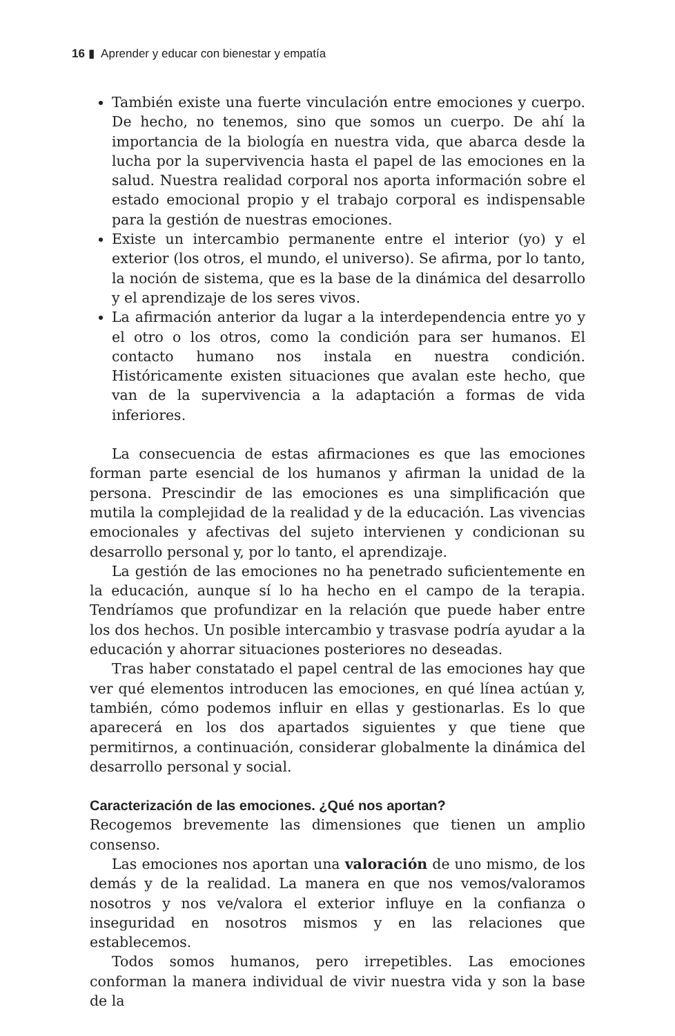16 ▮ Aprender y educar con bienestar y empatía
También existe una fuerte vinculación entre emociones y cuerpo. De hecho, no tenemos, sino que somos un cuerpo. De ahí la importancia de la biología en nuestra vida, que abarca desde la lucha por la supervivencia hasta el papel de las emociones en la salud. Nuestra realidad corporal nos aporta información sobre el estado emocional propio y el trabajo corporal es indispensable para la gestión de nuestras emociones.
Existe un intercambio permanente entre el interior (yo) y el exterior (los otros, el mundo, el universo). Se afirma, por lo tanto, la noción de sistema, que es la base de la dinámica del desarrollo y el aprendizaje de los seres vivos.
La afirmación anterior da lugar a la interdependencia entre yo y el otro o los otros, como la condición para ser humanos. El contacto humano nos instala en nuestra condición. Históricamente existen situaciones que avalan este hecho, que van de la supervivencia a la adaptación a formas de vida inferiores.
La consecuencia de estas afirmaciones es que las emociones forman parte esencial de los humanos y afirman la unidad de la persona. Prescindir de las emociones es una simplificación que mutila la complejidad de la realidad y de la educación. Las vivencias emocionales y afectivas del sujeto intervienen y condicionan su desarrollo personal y, por lo tanto, el aprendizaje.
La gestión de las emociones no ha penetrado suficientemente en la educación, aunque sí lo ha hecho en el campo de la terapia. Tendríamos que profundizar en la relación que puede haber entre los dos hechos. Un posible intercambio y trasvase podría ayudar a la educación y ahorrar situaciones posteriores no deseadas.
Tras haber constatado el papel central de las emociones hay que ver qué elementos introducen las emociones, en qué línea actúan y, también, cómo podemos influir en ellas y gestionarlas. Es lo que aparecerá en los dos apartados siguientes y que tiene que permitirnos, a continuación, considerar globalmente la dinámica del desarrollo personal y social.
Caracterización de las emociones. ¿Qué nos aportan?
Recogemos brevemente las dimensiones que tienen un amplio consenso.
Las emociones nos aportan una valoración de uno mismo, de los demás y de la realidad. La manera en que nos vemos/valoramos nosotros y nos ve/valora el exterior influye en la confianza o inseguridad en nosotros mismos y en las relaciones que establecemos.
Todos somos humanos, pero irrepetibles. Las emociones conforman la manera individual de vivir nuestra vida y son la base de la